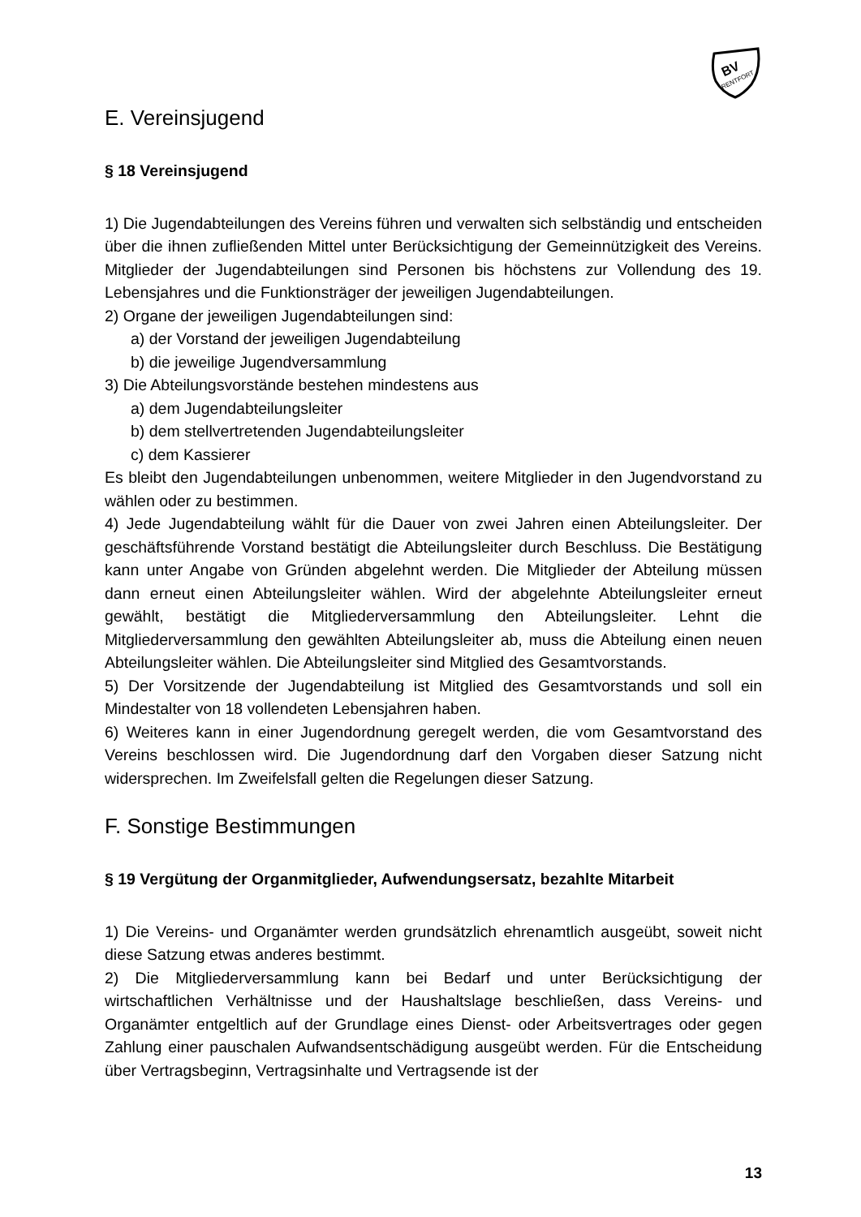BV
RENTFORT
E. Vereinsjugend
§ 18 Vereinsjugend
1) Die Jugendabteilungen des Vereins führen und verwalten sich selbständig und entscheiden über die ihnen zufließenden Mittel unter Berücksichtigung der Gemeinnützigkeit des Vereins. Mitglieder der Jugendabteilungen sind Personen bis höchstens zur Vollendung des 19. Lebensjahres und die Funktionsträger der jeweiligen Jugendabteilungen.
2) Organe der jeweiligen Jugendabteilungen sind:
a) der Vorstand der jeweiligen Jugendabteilung
b) die jeweilige Jugendversammlung
3) Die Abteilungsvorstände bestehen mindestens aus
a) dem Jugendabteilungsleiter
b) dem stellvertretenden Jugendabteilungsleiter
c) dem Kassierer
Es bleibt den Jugendabteilungen unbenommen, weitere Mitglieder in den Jugendvorstand zu wählen oder zu bestimmen.
4) Jede Jugendabteilung wählt für die Dauer von zwei Jahren einen Abteilungsleiter. Der geschäftsführende Vorstand bestätigt die Abteilungsleiter durch Beschluss. Die Bestätigung kann unter Angabe von Gründen abgelehnt werden. Die Mitglieder der Abteilung müssen dann erneut einen Abteilungsleiter wählen. Wird der abgelehnte Abteilungsleiter erneut gewählt, bestätigt die Mitgliederversammlung den Abteilungsleiter. Lehnt die Mitgliederversammlung den gewählten Abteilungsleiter ab, muss die Abteilung einen neuen Abteilungsleiter wählen. Die Abteilungsleiter sind Mitglied des Gesamtvorstands.
5) Der Vorsitzende der Jugendabteilung ist Mitglied des Gesamtvorstands und soll ein Mindestalter von 18 vollendeten Lebensjahren haben.
6) Weiteres kann in einer Jugendordnung geregelt werden, die vom Gesamtvorstand des Vereins beschlossen wird. Die Jugendordnung darf den Vorgaben dieser Satzung nicht widersprechen. Im Zweifelsfall gelten die Regelungen dieser Satzung.
F. Sonstige Bestimmungen
§ 19 Vergütung der Organmitglieder, Aufwendungsersatz, bezahlte Mitarbeit
1) Die Vereins- und Organämter werden grundsätzlich ehrenamtlich ausgeübt, soweit nicht diese Satzung etwas anderes bestimmt.
2) Die Mitgliederversammlung kann bei Bedarf und unter Berücksichtigung der wirtschaftlichen Verhältnisse und der Haushaltslage beschließen, dass Vereins- und Organämter entgeltlich auf der Grundlage eines Dienst- oder Arbeitsvertrages oder gegen Zahlung einer pauschalen Aufwandsentschädigung ausgeübt werden. Für die Entscheidung über Vertragsbeginn, Vertragsinhalte und Vertragsende ist der
13